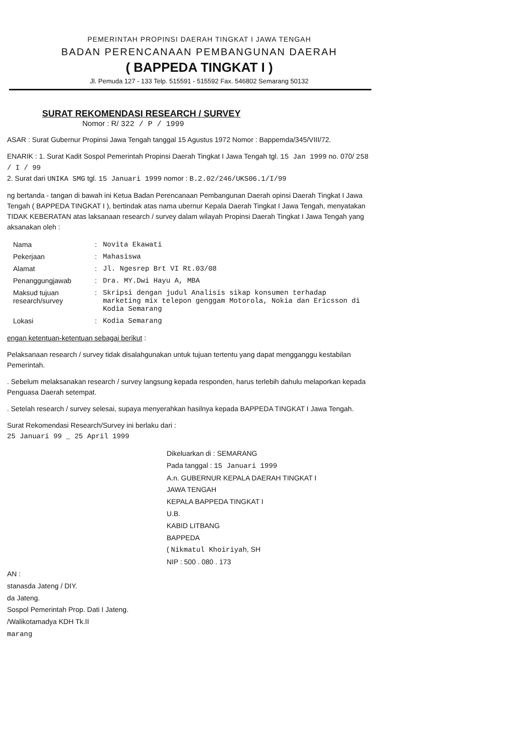PEMERINTAH PROPINSI DAERAH TINGKAT I JAWA TENGAH
BADAN PERENCANAAN PEMBANGUNAN DAERAH
( BAPPEDA TINGKAT I )
Jl. Pemuda 127 - 133 Telp. 515591 - 515592 Fax. 546802 Semarang 50132
SURAT REKOMENDASI RESEARCH / SURVEY
Nomor : R/ 322 / P / 1999
ASAR : Surat Gubernur Propinsi Jawa Tengah tanggal 15 Agustus 1972 Nomor : Bappemda/345/VIII/72.
ENARIK : 1. Surat Kadit Sospol Pemerintah Propinsi Daerah Tingkat I Jawa Tengah tgl. 15 Jan 1999 no. 070/ 258 / I / 99
2. Surat dari UNIKA SMG tgl. 15 Januari 1999 nomor : B.2.02/246/UKS06.1/I/99
ng bertanda - tangan di bawah ini Ketua Badan Perencanaan Pembangunan Daerah opinsi Daerah Tingkat I Jawa Tengah ( BAPPEDA TINGKAT I ), bertindak atas nama ubernur Kepala Daerah Tingkat I Jawa Tengah, menyatakan TIDAK KEBERATAN atas laksanaan research / survey dalam wilayah Propinsi Daerah Tingkat I Jawa Tengah yang aksanakan oleh :
| Nama | : | Novita Ekawati |
| Pekerjaan | : | Mahasiswa |
| Alamat | : | Jl. Ngesrep Brt VI Rt.03/08 |
| Penanggungjawab | : | Dra. MY.Dwi Hayu A, MBA |
| Maksud tujuan research/survey | : | Skripsi dengan judul Analisis sikap konsumen terhadap marketing mix telepon genggam Motorola, Nokia dan Ericsson di Kodia Semarang |
| Lokasi | : | Kodia Semarang |
engan ketentuan-ketentuan sebagai berikut :
Pelaksanaan research / survey tidak disalahgunakan untuk tujuan tertentu yang dapat mengganggu kestabilan Pemerintah.
. Sebelum melaksanakan research / survey langsung kepada responden, harus terlebih dahulu melaporkan kepada Penguasa Daerah setempat.
. Setelah research / survey selesai, supaya menyerahkan hasilnya kepada BAPPEDA TINGKAT I Jawa Tengah.
Surat Rekomendasi Research/Survey ini berlaku dari :
25 Januari 99 _ 25 April 1999
Dikeluarkan di : SEMARANG
Pada tanggal : 15 Januari 1999
A.n. GUBERNUR KEPALA DAERAH TINGKAT I
JAWA TENGAH
KEPALA BAPPEDA TINGKAT I
U.B.
KABID LITBANG
BAPPEDA
( Nikmatul Khoiriyah, SH
NIP : 500 . 080 . 173
AN :
stanasda Jateng / DIY.
da Jateng.
Sospol Pemerintah Prop. Dati I Jateng.
/Walikotamadya KDH Tk.II
marang